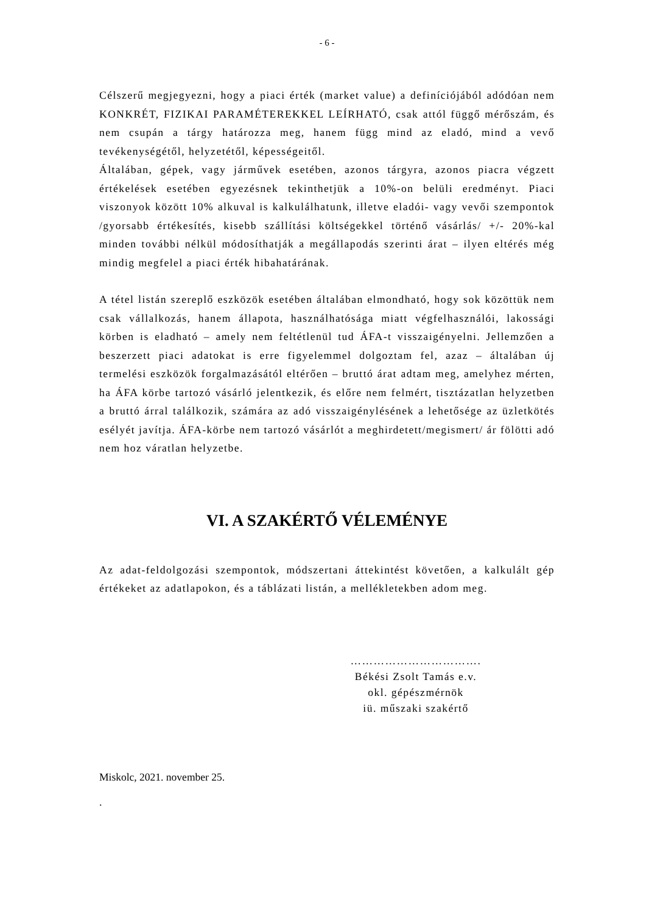- 6 -
Célszerű megjegyezni, hogy a piaci érték (market value) a definíciójából adódóan nem KONKRÉT, FIZIKAI PARAMÉTEREKKEL LEÍRHATÓ, csak attól függő mérőszám, és nem csupán a tárgy határozza meg, hanem függ mind az eladó, mind a vevő tevékenységétől, helyzetétől, képességeitől.
Általában, gépek, vagy járművek esetében, azonos tárgyra, azonos piacra végzett értékelések esetében egyezésnek tekinthetjük a 10%-on belüli eredményt. Piaci viszonyok között 10% alkuval is kalkulálhatunk, illetve eladói- vagy vevői szempontok /gyorsabb értékesítés, kisebb szállítási költségekkel történő vásárlás/ +/- 20%-kal minden további nélkül módosíthatják a megállapodás szerinti árat – ilyen eltérés még mindig megfelel a piaci érték hibahatárának.
A tétel listán szereplő eszközök esetében általában elmondható, hogy sok közöttük nem csak vállalkozás, hanem állapota, használhatósága miatt végfelhasználói, lakossági körben is eladható – amely nem feltétlenül tud ÁFA-t visszaigényelni. Jellemzően a beszerzett piaci adatokat is erre figyelemmel dolgoztam fel, azaz – általában új termelési eszközök forgalmazásától eltérően – bruttó árat adtam meg, amelyhez mérten, ha ÁFA körbe tartozó vásárló jelentkezik, és előre nem felmért, tisztázatlan helyzetben a bruttó árral találkozik, számára az adó visszaigénylésének a lehetősége az üzletkötés esélyét javítja. ÁFA-körbe nem tartozó vásárlót a meghirdetett/megismert/ ár fölötti adó nem hoz váratlan helyzetbe.
VI. A SZAKÉRTŐ VÉLEMÉNYE
Az adat-feldolgozási szempontok, módszertani áttekintést követően, a kalkulált gép értékeket az adatlapokon, és a táblázati listán, a mellékletekben adom meg.
…………………………….
Békési Zsolt Tamás e.v.
okl. gépészmérnök
iü. műszaki szakértő
Miskolc, 2021. november 25.
.